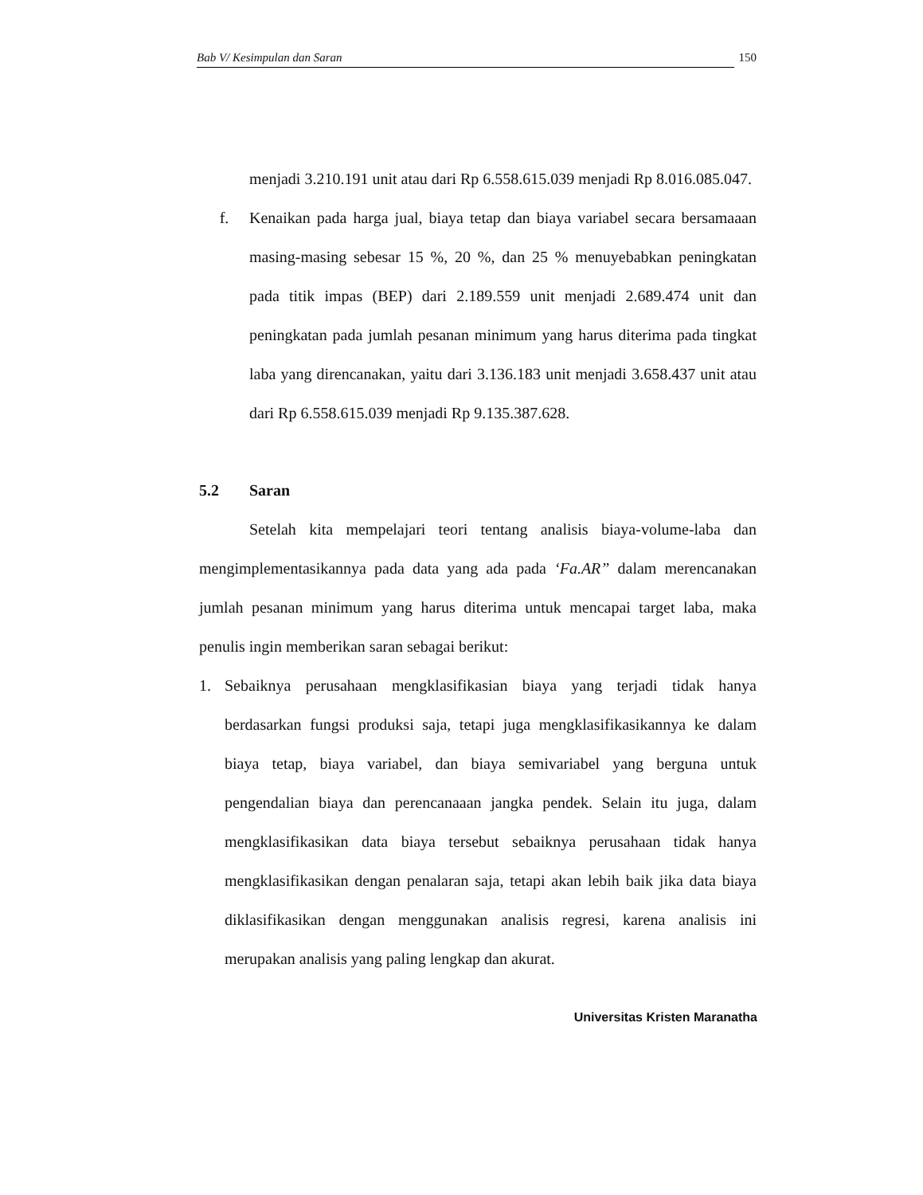Bab V/ Kesimpulan dan Saran 150
menjadi 3.210.191 unit atau dari Rp 6.558.615.039 menjadi Rp 8.016.085.047.
f. Kenaikan pada harga jual, biaya tetap dan biaya variabel secara bersamaaan masing-masing sebesar 15 %, 20 %, dan 25 % menuyebabkan peningkatan pada titik impas (BEP) dari 2.189.559 unit menjadi 2.689.474 unit dan peningkatan pada jumlah pesanan minimum yang harus diterima pada tingkat laba yang direncanakan, yaitu dari 3.136.183 unit menjadi 3.658.437 unit atau dari Rp 6.558.615.039 menjadi Rp 9.135.387.628.
5.2 Saran
Setelah kita mempelajari teori tentang analisis biaya-volume-laba dan mengimplementasikannya pada data yang ada pada ‘Fa.AR” dalam merencanakan jumlah pesanan minimum yang harus diterima untuk mencapai target laba, maka penulis ingin memberikan saran sebagai berikut:
1. Sebaiknya perusahaan mengklasifikasian biaya yang terjadi tidak hanya berdasarkan fungsi produksi saja, tetapi juga mengklasifikasikannya ke dalam biaya tetap, biaya variabel, dan biaya semivariabel yang berguna untuk pengendalian biaya dan perencanaaan jangka pendek. Selain itu juga, dalam mengklasifikasikan data biaya tersebut sebaiknya perusahaan tidak hanya mengklasifikasikan dengan penalaran saja, tetapi akan lebih baik jika data biaya diklasifikasikan dengan menggunakan analisis regresi, karena analisis ini merupakan analisis yang paling lengkap dan akurat.
Universitas Kristen Maranatha